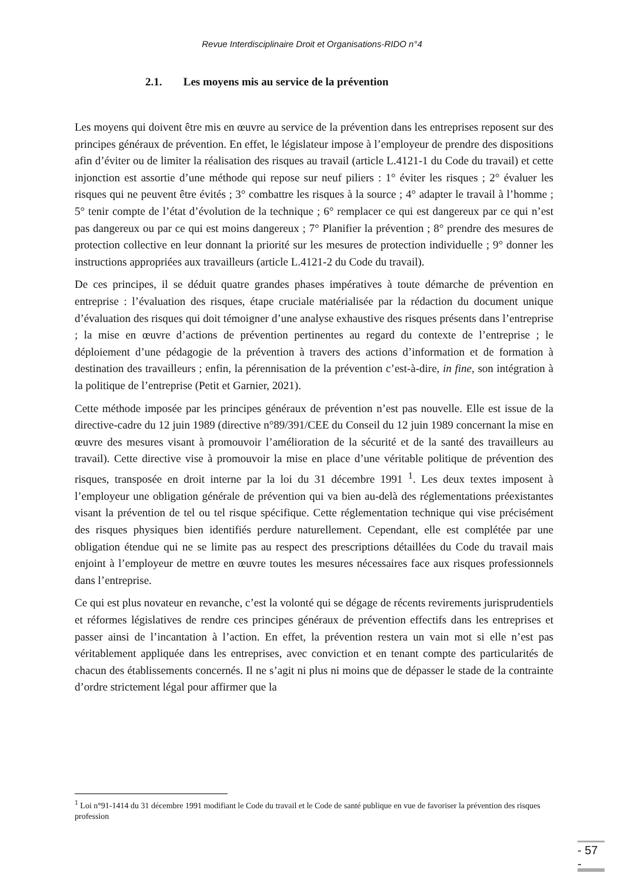Revue Interdisciplinaire Droit et Organisations-RIDO n°4
2.1. Les moyens mis au service de la prévention
Les moyens qui doivent être mis en œuvre au service de la prévention dans les entreprises reposent sur des principes généraux de prévention. En effet, le législateur impose à l’employeur de prendre des dispositions afin d’éviter ou de limiter la réalisation des risques au travail (article L.4121-1 du Code du travail) et cette injonction est assortie d’une méthode qui repose sur neuf piliers : 1° éviter les risques ; 2° évaluer les risques qui ne peuvent être évités ; 3° combattre les risques à la source ; 4° adapter le travail à l’homme ; 5° tenir compte de l’état d’évolution de la technique ; 6° remplacer ce qui est dangereux par ce qui n’est pas dangereux ou par ce qui est moins dangereux ; 7° Planifier la prévention ; 8° prendre des mesures de protection collective en leur donnant la priorité sur les mesures de protection individuelle ; 9° donner les instructions appropriées aux travailleurs (article L.4121-2 du Code du travail).
De ces principes, il se déduit quatre grandes phases impératives à toute démarche de prévention en entreprise : l’évaluation des risques, étape cruciale matérialisée par la rédaction du document unique d’évaluation des risques qui doit témoigner d’une analyse exhaustive des risques présents dans l’entreprise ; la mise en œuvre d’actions de prévention pertinentes au regard du contexte de l’entreprise ; le déploiement d’une pédagogie de la prévention à travers des actions d’information et de formation à destination des travailleurs ; enfin, la pérennisation de la prévention c’est-à-dire, in fine, son intégration à la politique de l’entreprise (Petit et Garnier, 2021).
Cette méthode imposée par les principes généraux de prévention n’est pas nouvelle. Elle est issue de la directive-cadre du 12 juin 1989 (directive n°89/391/CEE du Conseil du 12 juin 1989 concernant la mise en œuvre des mesures visant à promouvoir l’amélioration de la sécurité et de la santé des travailleurs au travail). Cette directive vise à promouvoir la mise en place d’une véritable politique de prévention des risques, transposée en droit interne par la loi du 31 décembre 1991 <sup>1</sup>. Les deux textes imposent à l’employeur une obligation générale de prévention qui va bien au-delà des réglementations préexistantes visant la prévention de tel ou tel risque spécifique. Cette réglementation technique qui vise précisément des risques physiques bien identifiés perdure naturellement. Cependant, elle est complétée par une obligation étendue qui ne se limite pas au respect des prescriptions détaillées du Code du travail mais enjoint à l’employeur de mettre en œuvre toutes les mesures nécessaires face aux risques professionnels dans l’entreprise.
Ce qui est plus novateur en revanche, c’est la volonté qui se dégage de récents revirements jurisprudentiels et réformes législatives de rendre ces principes généraux de prévention effectifs dans les entreprises et passer ainsi de l’incantation à l’action. En effet, la prévention restera un vain mot si elle n’est pas véritablement appliquée dans les entreprises, avec conviction et en tenant compte des particularités de chacun des établissements concernés. Il ne s’agit ni plus ni moins que de dépasser le stade de la contrainte d’ordre strictement légal pour affirmer que la
<sup>1</sup> Loi n°91-1414 du 31 décembre 1991 modifiant le Code du travail et le Code de santé publique en vue de favoriser la prévention des risques profession
- 57 -